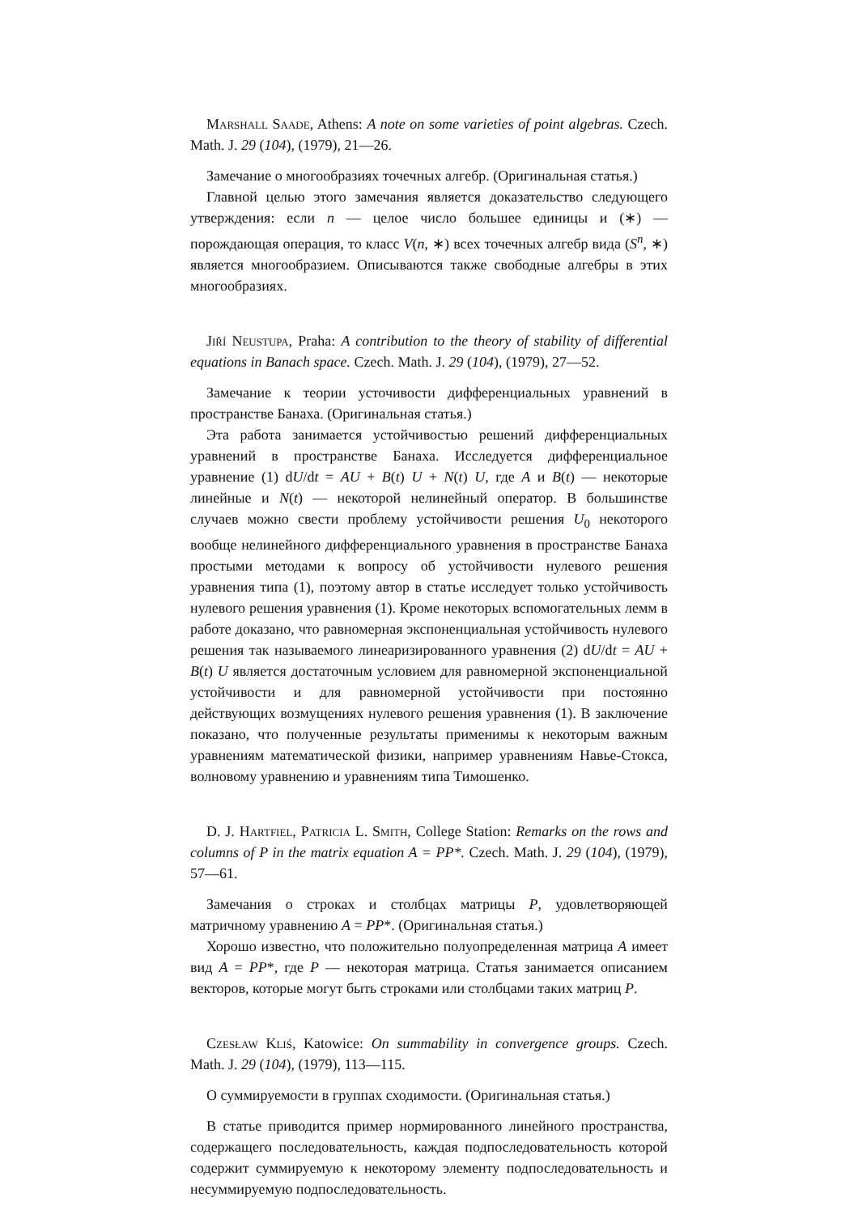Marshall Saade, Athens: A note on some varieties of point algebras. Czech. Math. J. 29 (104), (1979), 21—26.
Замечание о многообразиях точечных алгебр. (Оригинальная статья.)
Главной целью этого замечания является доказательство следующего утверждения: если n — целое число большее единицы и (∗) — порождающая операция, то класс V(n, ∗) всех точечных алгебр вида (S<sup>n</sup>, ∗) является многообразием. Описываются также свободные алгебры в этих многообразиях.
Jiří Neustupa, Praha: A contribution to the theory of stability of differential equations in Banach space. Czech. Math. J. 29 (104), (1979), 27—52.
Замечание к теории усточивости дифференциальных уравнений в пространстве Банаха. (Оригинальная статья.)
Эта работа занимается устойчивостью решений дифференциальных уравнений в пространстве Банаха. Исследуется дифференциальное уравнение (1) dU/dt = AU + B(t) U + N(t) U, где A и B(t) — некоторые линейные и N(t) — некоторой нелинейный оператор. В большинстве случаев можно свести проблему устойчивости решения U<sub>0</sub> некоторого вообще нелинейного дифференциального уравнения в пространстве Банаха простыми методами к вопросу об устойчивости нулевого решения уравнения типа (1), поэтому автор в статье исследует только устойчивость нулевого решения уравнения (1). Кроме некоторых вспомогательных лемм в работе доказано, что равномерная экспоненциальная устойчивость нулевого решения так называемого линеаризированного уравнения (2) dU/dt = AU + B(t) U является достаточным условием для равномерной экспоненциальной устойчивости и для равномерной устойчивости при постоянно действующих возмущениях нулевого решения уравнения (1). В заключение показано, что полученные результаты применимы к некоторым важным уравнениям математической физики, например уравнениям Навье-Стокса, волновому уравнению и уравнениям типа Тимошенко.
D. J. Hartfiel, Patricia L. Smith, College Station: Remarks on the rows and columns of P in the matrix equation A = PP*. Czech. Math. J. 29 (104), (1979), 57—61.
Замечания о строках и столбцах матрицы P, удовлетворяющей матричному уравнению A = PP*. (Оригинальная статья.)
Хорошо известно, что положительно полуопределенная матрица A имеет вид A = PP*, где P — некоторая матрица. Статья занимается описанием векторов, которые могут быть строками или столбцами таких матриц P.
Czesław Kliś, Katowice: On summability in convergence groups. Czech. Math. J. 29 (104), (1979), 113—115.
О суммируемости в группах сходимости. (Оригинальная статья.)
В статье приводится пример нормированного линейного пространства, содержащего последовательность, каждая подпоследовательность которой содержит суммируемую к некоторому элементу подпоследовательность и несуммируемую подпоследовательность.